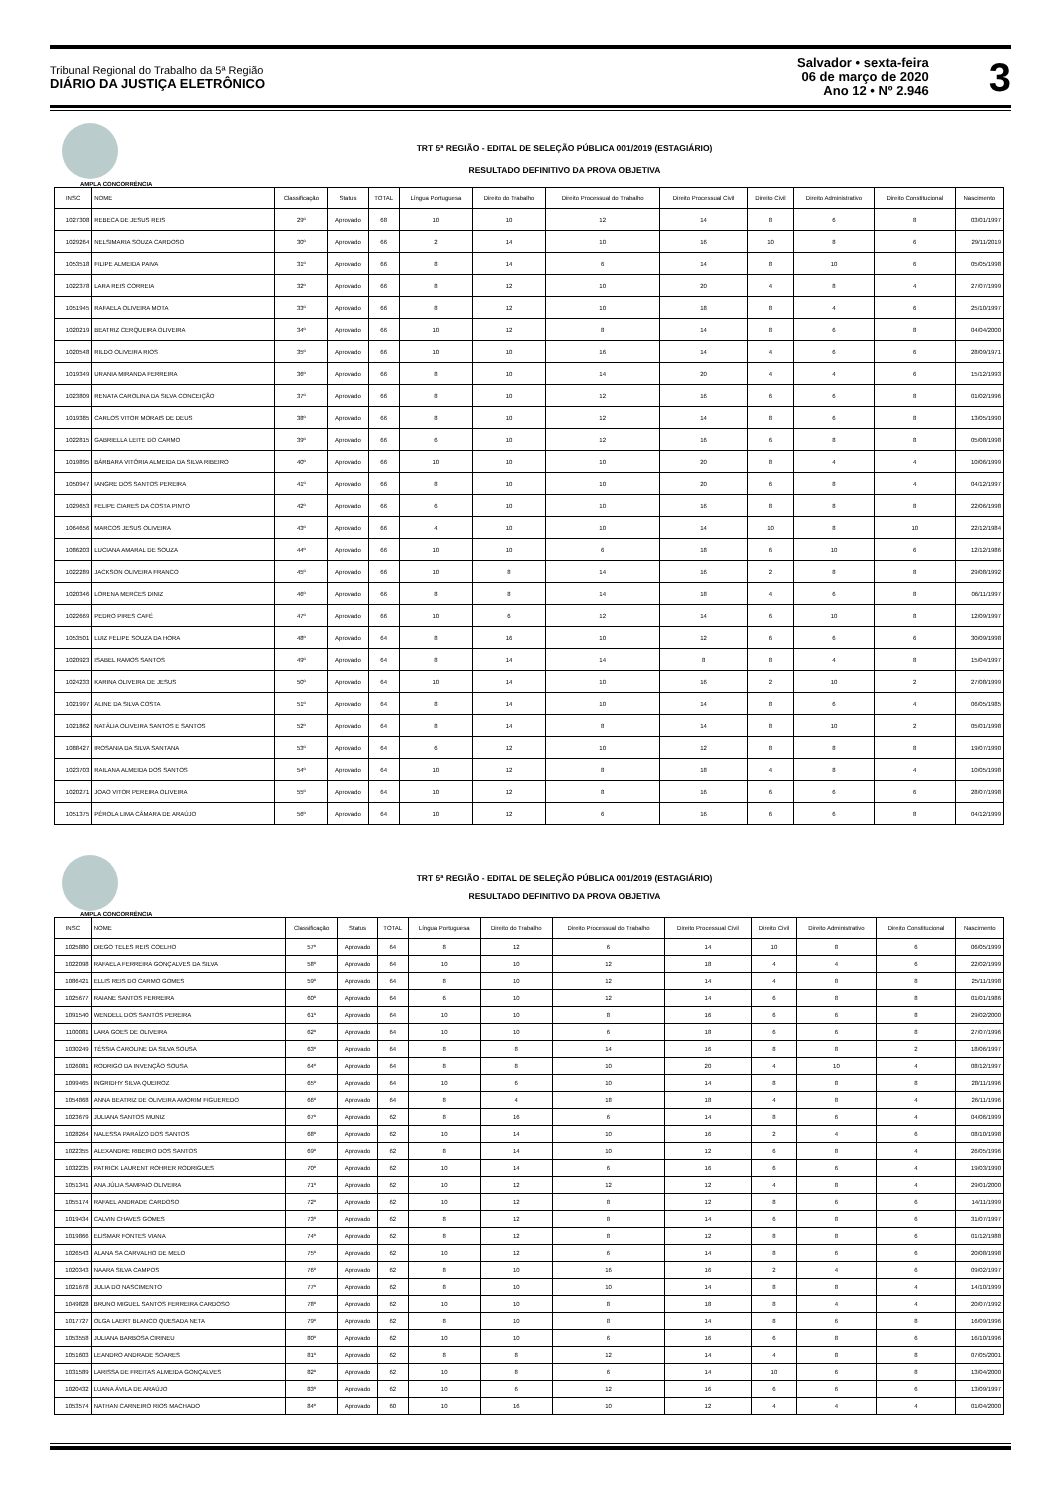Tribunal Regional do Trabalho da 5ª Região
DIÁRIO DA JUSTIÇA ELETRÔNICO
Salvador • sexta-feira
06 de março de 2020
Ano 12 • Nº 2.946
3
TRT 5ª REGIÃO - EDITAL DE SELEÇÃO PÚBLICA 001/2019 (ESTAGIÁRIO)
RESULTADO DEFINITIVO DA PROVA OBJETIVA
AMPLA CONCORRÊNCIA
| INSC | NOME | Classificação | Status | TOTAL | Língua Portuguesa | Direito do Trabalho | Direito Processual do Trabalho | Direito Processual Civil | Direito Civil | Direito Administrativo | Direito Constitucional | Nascimento |
| --- | --- | --- | --- | --- | --- | --- | --- | --- | --- | --- | --- | --- |
| 1027308 | REBECA DE JESUS REIS | 29º | Aprovado | 68 | 10 | 10 | 12 | 14 | 8 | 6 | 8 | 03/01/1997 |
| 1029264 | NELSIMARIA SOUZA CARDOSO | 30º | Aprovado | 66 | 2 | 14 | 10 | 16 | 10 | 8 | 6 | 29/11/2019 |
| 1053518 | FILIPE ALMEIDA PAIVA | 31º | Aprovado | 66 | 8 | 14 | 6 | 14 | 8 | 10 | 6 | 05/05/1998 |
| 1022378 | LARA REIS CORREIA | 32º | Aprovado | 66 | 8 | 12 | 10 | 20 | 4 | 8 | 4 | 27/07/1999 |
| 1051945 | RAFAELA OLIVEIRA MOTA | 33º | Aprovado | 66 | 8 | 12 | 10 | 18 | 8 | 4 | 6 | 25/10/1997 |
| 1020219 | BEATRIZ CERQUEIRA OLIVEIRA | 34º | Aprovado | 66 | 10 | 12 | 8 | 14 | 8 | 6 | 8 | 04/04/2000 |
| 1020548 | RILDO OLIVEIRA RIOS | 35º | Aprovado | 66 | 10 | 10 | 16 | 14 | 4 | 6 | 6 | 28/09/1971 |
| 1019349 | URANIA MIRANDA FERREIRA | 36º | Aprovado | 66 | 8 | 10 | 14 | 20 | 4 | 4 | 6 | 15/12/1993 |
| 1023809 | RENATA CAROLINA DA SILVA CONCEIÇÃO | 37º | Aprovado | 66 | 8 | 10 | 12 | 16 | 6 | 6 | 8 | 01/02/1996 |
| 1019385 | CARLOS VITOR MORAIS DE DEUS | 38º | Aprovado | 66 | 8 | 10 | 12 | 14 | 8 | 6 | 8 | 13/05/1990 |
| 1022815 | GABRIELLA LEITE DO CARMO | 39º | Aprovado | 66 | 6 | 10 | 12 | 16 | 6 | 8 | 8 | 05/08/1998 |
| 1019895 | BÁRBARA VITÓRIA ALMEIDA DA SILVA RIBEIRO | 40º | Aprovado | 66 | 10 | 10 | 10 | 20 | 8 | 4 | 4 | 10/06/1999 |
| 1050947 | IANGRE DOS SANTOS PEREIRA | 41º | Aprovado | 66 | 8 | 10 | 10 | 20 | 6 | 8 | 4 | 04/12/1997 |
| 1029653 | FELIPE CIARES DA COSTA PINTO | 42º | Aprovado | 66 | 6 | 10 | 10 | 16 | 8 | 8 | 8 | 22/06/1998 |
| 1064656 | MARCOS JESUS OLIVEIRA | 43º | Aprovado | 66 | 4 | 10 | 10 | 14 | 10 | 8 | 10 | 22/12/1984 |
| 1086203 | LUCIANA AMARAL DE SOUZA | 44º | Aprovado | 66 | 10 | 10 | 6 | 18 | 6 | 10 | 6 | 12/12/1986 |
| 1022289 | JACKSON OLIVEIRA FRANCO | 45º | Aprovado | 66 | 10 | 8 | 14 | 16 | 2 | 8 | 8 | 29/08/1992 |
| 1020346 | LORENA MERCES DINIZ | 46º | Aprovado | 66 | 8 | 8 | 14 | 18 | 4 | 6 | 8 | 06/11/1997 |
| 1022669 | PEDRO PIRES CAFÉ | 47º | Aprovado | 66 | 10 | 6 | 12 | 14 | 6 | 10 | 8 | 12/09/1997 |
| 1053501 | LUIZ FELIPE SOUZA DA HORA | 48º | Aprovado | 64 | 8 | 16 | 10 | 12 | 6 | 6 | 6 | 30/09/1998 |
| 1020923 | ISABEL RAMOS SANTOS | 49º | Aprovado | 64 | 8 | 14 | 14 | 8 | 8 | 4 | 8 | 15/04/1997 |
| 1024233 | KARINA OLIVEIRA DE JESUS | 50º | Aprovado | 64 | 10 | 14 | 10 | 16 | 2 | 10 | 2 | 27/08/1999 |
| 1021997 | ALINE DA SILVA COSTA | 51º | Aprovado | 64 | 8 | 14 | 10 | 14 | 8 | 6 | 4 | 06/05/1985 |
| 1021862 | NATÁLIA OLIVEIRA SANTOS E SANTOS | 52º | Aprovado | 64 | 8 | 14 | 8 | 14 | 8 | 10 | 2 | 05/01/1998 |
| 1088427 | IROSANIA DA SILVA SANTANA | 53º | Aprovado | 64 | 6 | 12 | 10 | 12 | 8 | 8 | 8 | 19/07/1990 |
| 1023703 | RAILANA ALMEIDA DOS SANTOS | 54º | Aprovado | 64 | 10 | 12 | 8 | 18 | 4 | 8 | 4 | 10/05/1998 |
| 1020271 | JOAO VITOR PEREIRA OLIVEIRA | 55º | Aprovado | 64 | 10 | 12 | 8 | 16 | 6 | 6 | 6 | 28/07/1998 |
| 1051375 | PÉROLA LIMA CÂMARA DE ARAÚJO | 56º | Aprovado | 64 | 10 | 12 | 6 | 16 | 6 | 6 | 8 | 04/12/1999 |
TRT 5ª REGIÃO - EDITAL DE SELEÇÃO PÚBLICA 001/2019 (ESTAGIÁRIO)
RESULTADO DEFINITIVO DA PROVA OBJETIVA
AMPLA CONCORRÊNCIA
| INSC | NOME | Classificação | Status | TOTAL | Língua Portuguesa | Direito do Trabalho | Direito Processual do Trabalho | Direito Processual Civil | Direito Civil | Direito Administrativo | Direito Constitucional | Nascimento |
| --- | --- | --- | --- | --- | --- | --- | --- | --- | --- | --- | --- | --- |
| 1025880 | DIEGO TELES REIS COELHO | 57º | Aprovado | 64 | 8 | 12 | 6 | 14 | 10 | 8 | 6 | 06/05/1999 |
| 1022098 | RAFAELA FERREIRA GONÇALVES DA SILVA | 58º | Aprovado | 64 | 10 | 10 | 12 | 18 | 4 | 4 | 6 | 22/02/1999 |
| 1086421 | ELLIS REIS DO CARMO GOMES | 59º | Aprovado | 64 | 8 | 10 | 12 | 14 | 4 | 8 | 8 | 25/11/1998 |
| 1025677 | RAIANE SANTOS FERREIRA | 60º | Aprovado | 64 | 6 | 10 | 12 | 14 | 6 | 8 | 8 | 01/01/1986 |
| 1091540 | WENDELL DOS SANTOS PEREIRA | 61º | Aprovado | 64 | 10 | 10 | 8 | 16 | 6 | 6 | 8 | 29/02/2000 |
| 1100081 | LARA GOES DE OLIVEIRA | 62º | Aprovado | 64 | 10 | 10 | 6 | 18 | 6 | 6 | 8 | 27/07/1996 |
| 1030249 | TÉSSIA CAROLINE DA SILVA SOUSA | 63º | Aprovado | 64 | 8 | 8 | 14 | 16 | 8 | 8 | 2 | 18/06/1997 |
| 1026081 | RODRIGO DA INVENÇÃO SOUSA | 64º | Aprovado | 64 | 8 | 8 | 10 | 20 | 4 | 10 | 4 | 08/12/1997 |
| 1099465 | INGRIDHY SILVA QUEIROZ | 65º | Aprovado | 64 | 10 | 6 | 10 | 14 | 8 | 8 | 8 | 28/11/1996 |
| 1054868 | ANNA BEATRIZ DE OLIVEIRA AMORIM FIGUEREDO | 66º | Aprovado | 64 | 8 | 4 | 18 | 18 | 4 | 8 | 4 | 26/11/1996 |
| 1023679 | JULIANA SANTOS MUNIZ | 67º | Aprovado | 62 | 8 | 16 | 6 | 14 | 8 | 6 | 4 | 04/06/1999 |
| 1028264 | NALESSA PARAÍZO DOS SANTOS | 68º | Aprovado | 62 | 10 | 14 | 10 | 16 | 2 | 4 | 6 | 08/10/1998 |
| 1022355 | ALEXANDRE RIBEIRO DOS SANTOS | 69º | Aprovado | 62 | 8 | 14 | 10 | 12 | 6 | 8 | 4 | 26/05/1996 |
| 1032235 | PATRICK LAURENT ROHRER RODRIGUES | 70º | Aprovado | 62 | 10 | 14 | 6 | 16 | 6 | 6 | 4 | 19/03/1990 |
| 1051341 | ANA JÚLIA SAMPAIO OLIVEIRA | 71º | Aprovado | 62 | 10 | 12 | 12 | 12 | 4 | 8 | 4 | 29/01/2000 |
| 1055174 | RAFAEL ANDRADE CARDOSO | 72º | Aprovado | 62 | 10 | 12 | 8 | 12 | 8 | 6 | 6 | 14/11/1999 |
| 1019434 | CALVIN CHAVES GOMES | 73º | Aprovado | 62 | 8 | 12 | 8 | 14 | 6 | 8 | 6 | 31/07/1997 |
| 1019866 | ELISMAR FONTES VIANA | 74º | Aprovado | 62 | 8 | 12 | 8 | 12 | 8 | 8 | 6 | 01/12/1988 |
| 1026543 | ALANA SA CARVALHO DE MELO | 75º | Aprovado | 62 | 10 | 12 | 6 | 14 | 8 | 6 | 6 | 20/08/1998 |
| 1020343 | NAARA SILVA CAMPOS | 76º | Aprovado | 62 | 8 | 10 | 16 | 16 | 2 | 4 | 6 | 09/02/1997 |
| 1021678 | JULIA DO NASCIMENTO | 77º | Aprovado | 62 | 8 | 10 | 10 | 14 | 8 | 8 | 4 | 14/10/1999 |
| 1049828 | BRUNO MIGUEL SANTOS FERREIRA CARDOSO | 78º | Aprovado | 62 | 10 | 10 | 8 | 18 | 8 | 4 | 4 | 20/07/1992 |
| 1017727 | OLGA LAERT BLANCO QUESADA NETA | 79º | Aprovado | 62 | 8 | 10 | 8 | 14 | 8 | 6 | 8 | 16/09/1996 |
| 1053558 | JULIANA BARBOSA CIRINEU | 80º | Aprovado | 62 | 10 | 10 | 6 | 16 | 6 | 8 | 6 | 16/10/1996 |
| 1051603 | LEANDRO ANDRADE SOARES | 81º | Aprovado | 62 | 8 | 8 | 12 | 14 | 4 | 8 | 8 | 07/05/2001 |
| 1031589 | LARISSA DE FREITAS ALMEIDA GONÇALVES | 82º | Aprovado | 62 | 10 | 8 | 6 | 14 | 10 | 6 | 8 | 13/04/2000 |
| 1020432 | LUANA ÁVILA DE ARAÚJO | 83º | Aprovado | 62 | 10 | 6 | 12 | 16 | 6 | 6 | 6 | 13/09/1997 |
| 1053574 | NATHAN CARNEIRO RIOS MACHADO | 84º | Aprovado | 60 | 10 | 16 | 10 | 12 | 4 | 4 | 4 | 01/04/2000 |